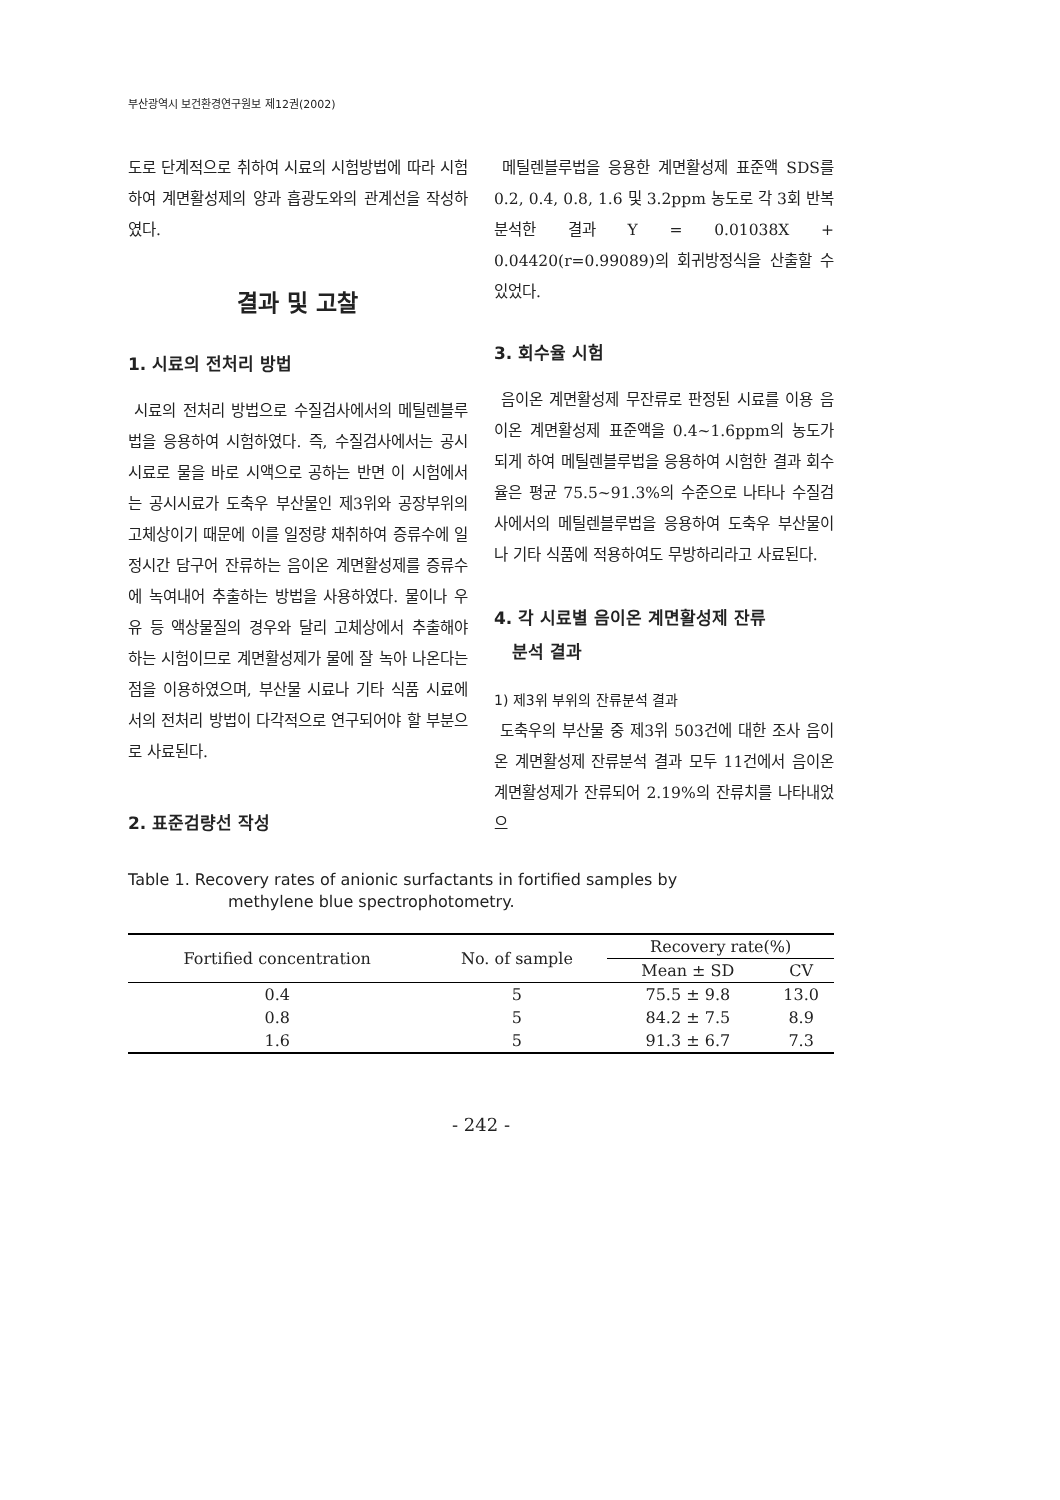부산광역시 보건환경연구원보 제12권(2002)
도로 단계적으로 취하여 시료의 시험방법에 따라 시험하여 계면활성제의 양과 흡광도와의 관계선을 작성하였다.
결과 및 고찰
1. 시료의 전처리 방법
시료의 전처리 방법으로 수질검사에서의 메틸렌블루법을 응용하여 시험하였다. 즉, 수질검사에서는 공시시료로 물을 바로 시액으로 공하는 반면 이 시험에서는 공시시료가 도축우 부산물인 제3위와 공장부위의 고체상이기 때문에 이를 일정량 채취하여 증류수에 일정시간 담구어 잔류하는 음이온 계면활성제를 증류수에 녹여내어 추출하는 방법을 사용하였다. 물이나 우유 등 액상물질의 경우와 달리 고체상에서 추출해야 하는 시험이므로 계면활성제가 물에 잘 녹아 나온다는 점을 이용하였으며, 부산물 시료나 기타 식품 시료에서의 전처리 방법이 다각적으로 연구되어야 할 부분으로 사료된다.
2. 표준검량선 작성
메틸렌블루법을 응용한 계면활성제 표준액 SDS를 0.2, 0.4, 0.8, 1.6 및 3.2ppm 농도로 각 3회 반복분석한 결과 Y = 0.01038X + 0.04420(r=0.99089)의 회귀방정식을 산출할 수 있었다.
3. 회수율 시험
음이온 계면활성제 무잔류로 판정된 시료를 이용 음이온 계면활성제 표준액을 0.4~1.6ppm의 농도가 되게 하여 메틸렌블루법을 응용하여 시험한 결과 회수율은 평균 75.5~91.3%의 수준으로 나타나 수질검사에서의 메틸렌블루법을 응용하여 도축우 부산물이나 기타 식품에 적용하여도 무방하리라고 사료된다.
4. 각 시료별 음이온 계면활성제 잔류
분석 결과
1) 제3위 부위의 잔류분석 결과
도축우의 부산물 중 제3위 503건에 대한 조사 음이온 계면활성제 잔류분석 결과 모두 11건에서 음이온 계면활성제가 잔류되어 2.19%의 잔류치를 나타내었으
Table 1. Recovery rates of anionic surfactants in fortified samples by
methylene blue spectrophotometry.
| Fortified concentration | No. of sample | Recovery rate(%) | |
| --- | --- | --- | --- |
| | | Mean ± SD | CV |
| 0.4 | 5 | 75.5 ± 9.8 | 13.0 |
| 0.8 | 5 | 84.2 ± 7.5 | 8.9 |
| 1.6 | 5 | 91.3 ± 6.7 | 7.3 |
- 242 -